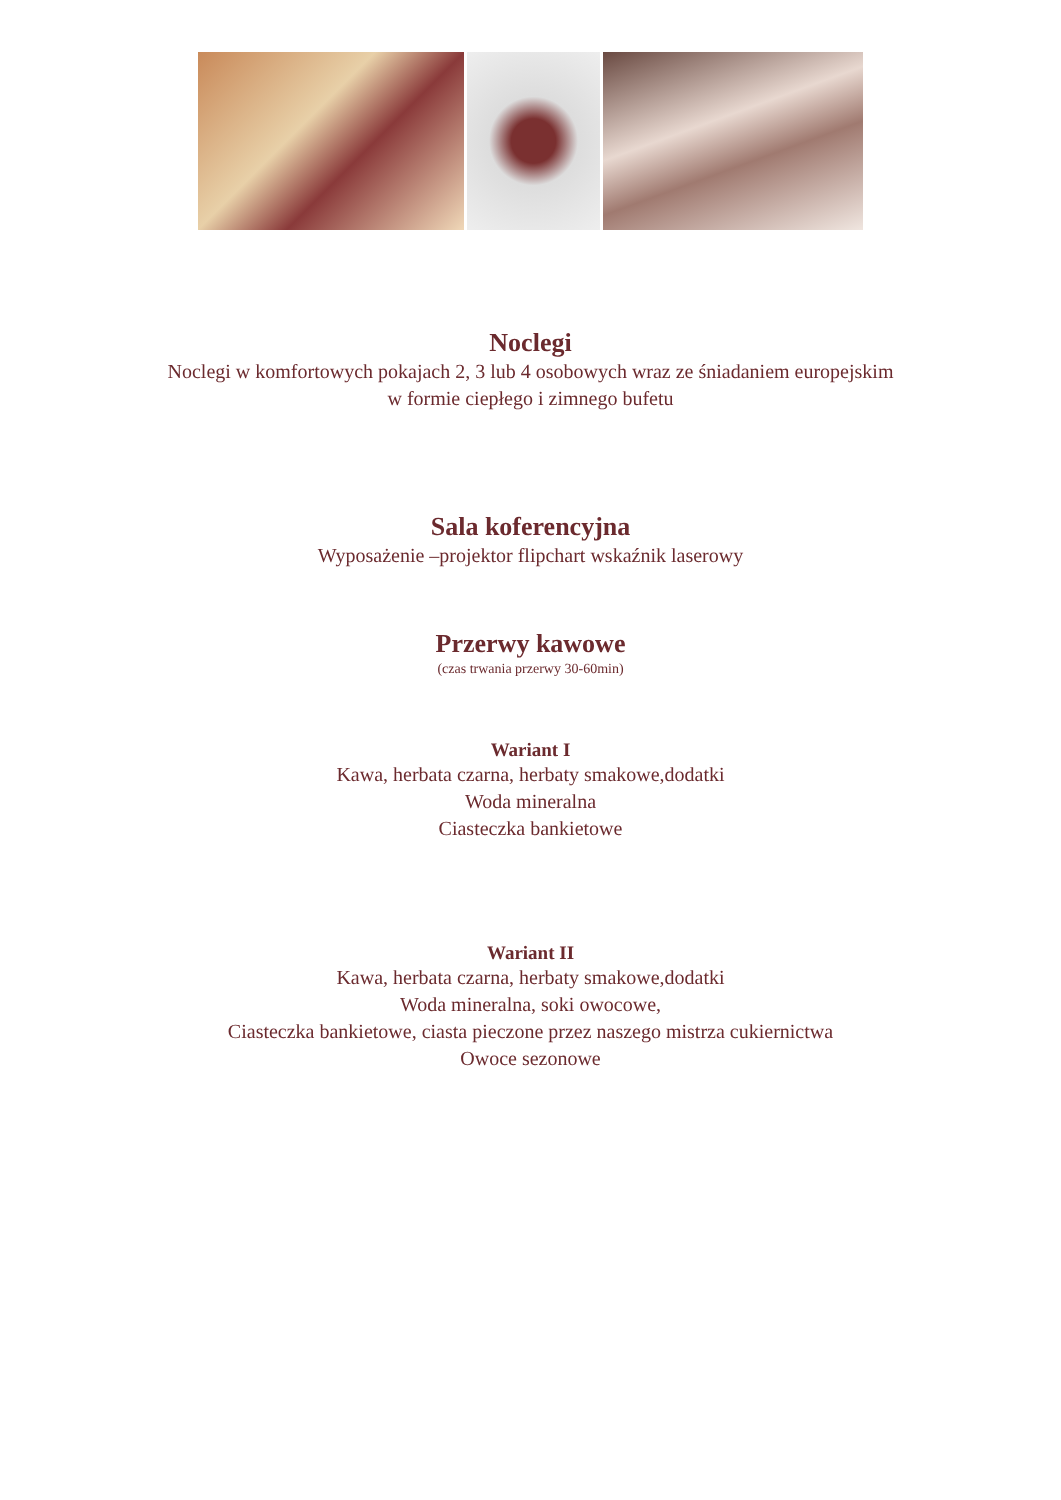Noclegi
Noclegi w komfortowych pokajach 2, 3 lub 4 osobowych wraz ze śniadaniem europejskim
w formie ciepłego i zimnego bufetu
Sala koferencyjna
Wyposażenie –projektor flipchart wskaźnik laserowy
Przerwy kawowe
(czas trwania przerwy 30-60min)
Wariant I
Kawa, herbata czarna, herbaty smakowe,dodatki
Woda mineralna
Ciasteczka bankietowe
Wariant II
Kawa, herbata czarna, herbaty smakowe,dodatki
Woda mineralna, soki owocowe,
Ciasteczka bankietowe, ciasta pieczone przez naszego mistrza cukiernictwa
Owoce sezonowe